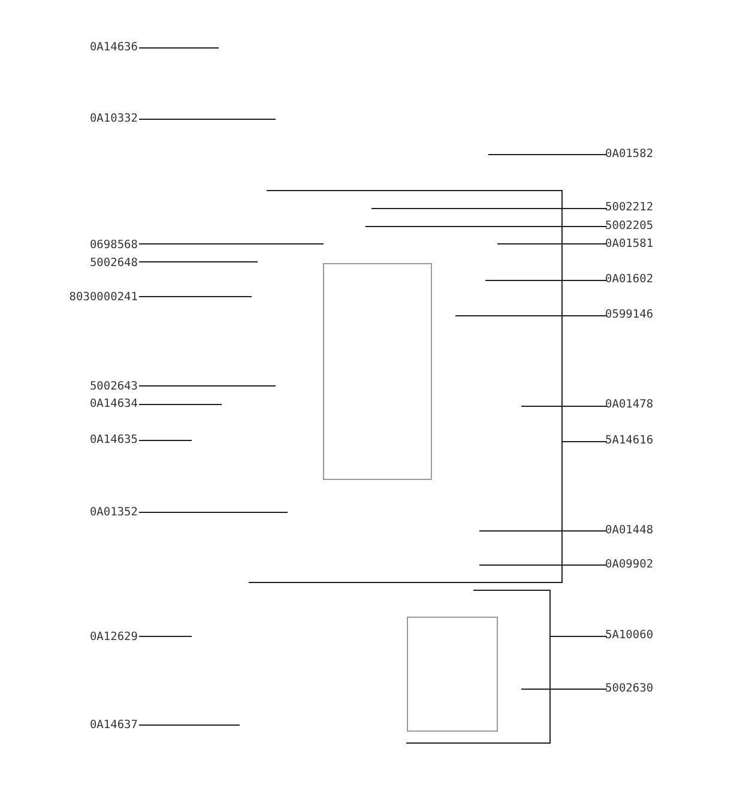0A14636
0A10332
0698568
5002648
8030000241
5002643
0A14634
0A14635
0A01352
0A12629
0A14637
0A01582
5002212
5002205
0A01581
0A01602
0599146
0A01478
5A14616
0A01448
0A09902
5A10060
5002630